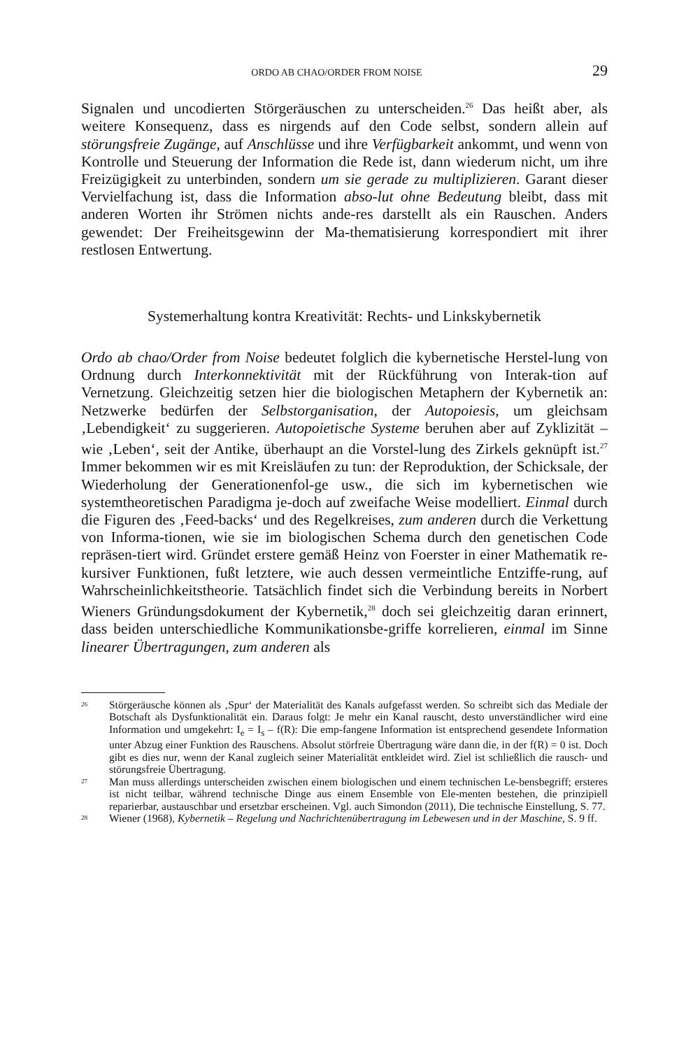ORDO AB CHAO/ORDER FROM NOISE 29
Signalen und uncodierten Störgeräuschen zu unterscheiden.<sup>26</sup> Das heißt aber, als weitere Konsequenz, dass es nirgends auf den Code selbst, sondern allein auf störungsfreie Zugänge, auf Anschlüsse und ihre Verfügbarkeit ankommt, und wenn von Kontrolle und Steuerung der Information die Rede ist, dann wiederum nicht, um ihre Freizügigkeit zu unterbinden, sondern um sie gerade zu multiplizieren. Garant dieser Vervielfachung ist, dass die Information abso-lut ohne Bedeutung bleibt, dass mit anderen Worten ihr Strömen nichts ande-res darstellt als ein Rauschen. Anders gewendet: Der Freiheitsgewinn der Ma-thematisierung korrespondiert mit ihrer restlosen Entwertung.
Systemerhaltung kontra Kreativität: Rechts- und Linkskybernetik
Ordo ab chao/Order from Noise bedeutet folglich die kybernetische Herstel-lung von Ordnung durch Interkonnektivität mit der Rückführung von Interak-tion auf Vernetzung. Gleichzeitig setzen hier die biologischen Metaphern der Kybernetik an: Netzwerke bedürfen der Selbstorganisation, der Autopoiesis, um gleichsam ‚Lebendigkeit‘ zu suggerieren. Autopoietische Systeme beruhen aber auf Zyklizität – wie ‚Leben‘, seit der Antike, überhaupt an die Vorstel-lung des Zirkels geknüpft ist.<sup>27</sup> Immer bekommen wir es mit Kreisläufen zu tun: der Reproduktion, der Schicksale, der Wiederholung der Generationenfol-ge usw., die sich im kybernetischen wie systemtheoretischen Paradigma je-doch auf zweifache Weise modelliert. Einmal durch die Figuren des ‚Feed-backs‘ und des Regelkreises, zum anderen durch die Verkettung von Informa-tionen, wie sie im biologischen Schema durch den genetischen Code repräsen-tiert wird. Gründet erstere gemäß Heinz von Foerster in einer Mathematik re-kursiver Funktionen, fußt letztere, wie auch dessen vermeintliche Entziffe-rung, auf Wahrscheinlichkeitstheorie. Tatsächlich findet sich die Verbindung bereits in Norbert Wieners Gründungsdokument der Kybernetik,<sup>28</sup> doch sei gleichzeitig daran erinnert, dass beiden unterschiedliche Kommunikationsbe-griffe korrelieren, einmal im Sinne linearer Übertragungen, zum anderen als
<sup>26</sup> Störgeräusche können als ‚Spur‘ der Materialität des Kanals aufgefasst werden. So schreibt sich das Mediale der Botschaft als Dysfunktionalität ein. Daraus folgt: Je mehr ein Kanal rauscht, desto unverständlicher wird eine Information und umgekehrt: I<sub>e</sub> = I<sub>s</sub> – f(R): Die emp-fangene Information ist entsprechend gesendete Information unter Abzug einer Funktion des Rauschens. Absolut störfreie Übertragung wäre dann die, in der f(R) = 0 ist. Doch gibt es dies nur, wenn der Kanal zugleich seiner Materialität entkleidet wird. Ziel ist schließlich die rausch- und störungsfreie Übertragung.
<sup>27</sup> Man muss allerdings unterscheiden zwischen einem biologischen und einem technischen Le-bensbegriff; ersteres ist nicht teilbar, während technische Dinge aus einem Ensemble von Ele-menten bestehen, die prinzipiell reparierbar, austauschbar und ersetzbar erscheinen. Vgl. auch Simondon (2011), Die technische Einstellung, S. 77.
<sup>28</sup> Wiener (1968), Kybernetik – Regelung und Nachrichtenübertragung im Lebewesen und in der Maschine, S. 9 ff.